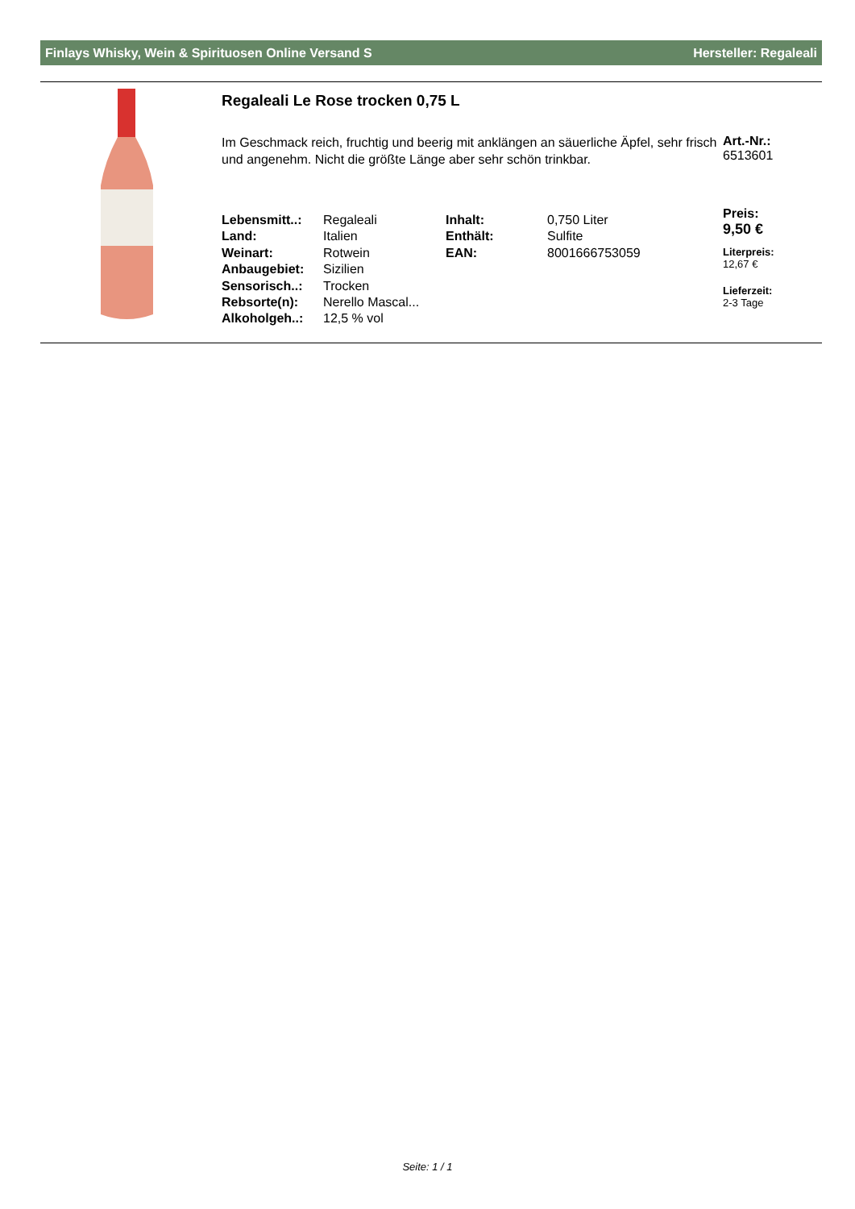Finlays Whisky, Wein & Spirituosen Online Versand S Hersteller: Regaleali
Regaleali Le Rose trocken 0,75 L
Im Geschmack reich, fruchtig und beerig mit anklängen an säuerliche Äpfel, sehr frisch und angenehm. Nicht die größte Länge aber sehr schön trinkbar.
| Lebensmitt..: | Regaleali | Inhalt: | 0,750 Liter |
| Land: | Italien | Enthält: | Sulfite |
| Weinart: | Rotwein | EAN: | 8001666753059 |
| Anbaugebiet: | Sizilien | | |
| Sensorisch..: | Trocken | | |
| Rebsorte(n): | Nerello Mascal... | | |
| Alkoholgeh..: | 12,5 % vol | | |
Art.-Nr.:
6513601
Preis:
9,50 €
Literpreis:
12,67 €
Lieferzeit:
2-3 Tage
Seite: 1 / 1